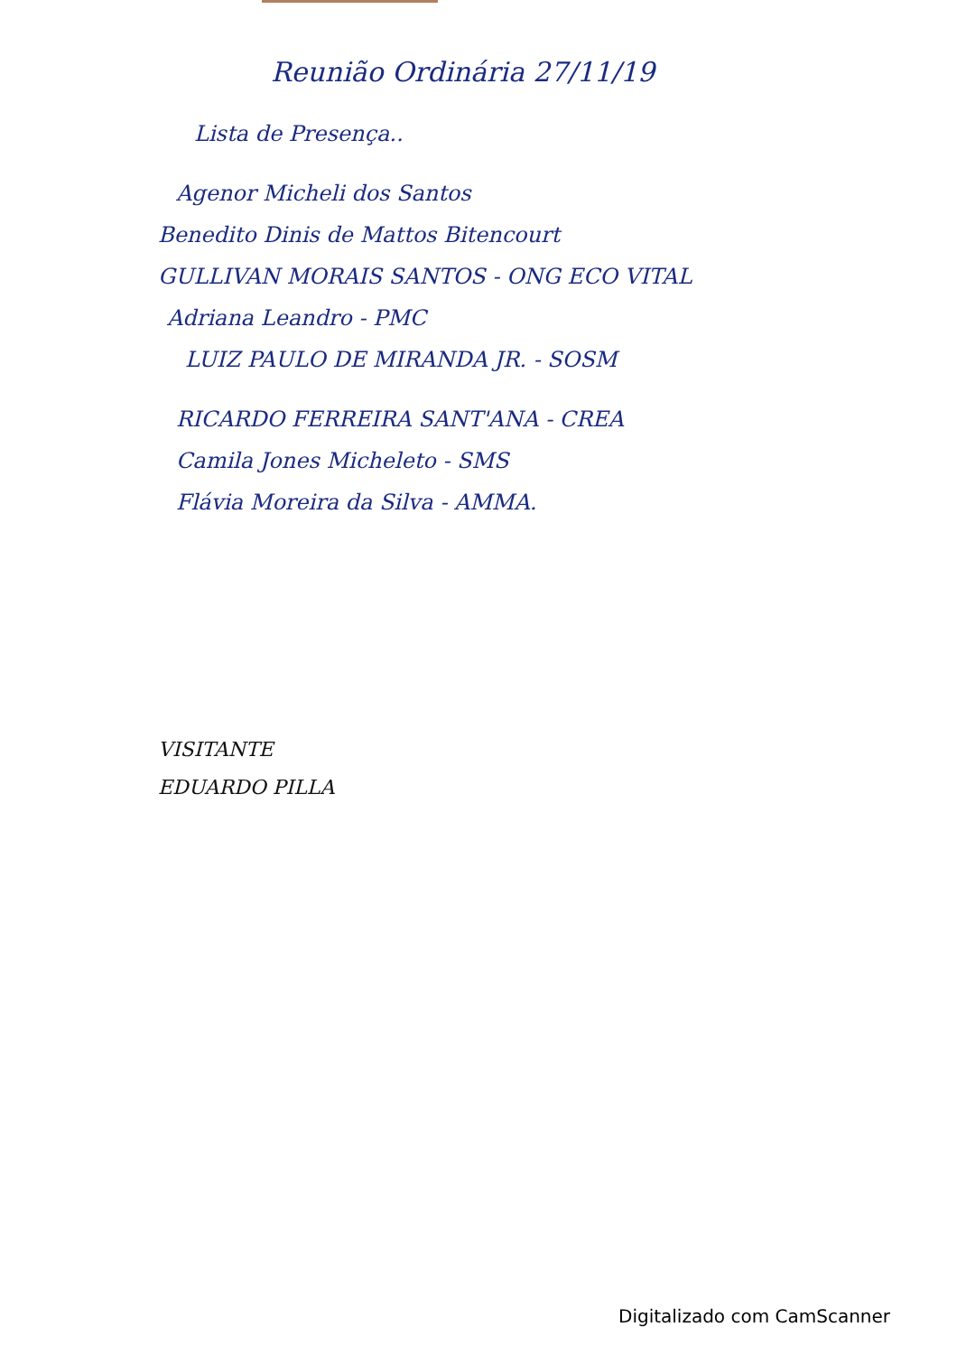Reunião Ordinária 27/11/19
Lista de Presença..
Agenor Micheli dos Santos
Benedito Dinis de Mattos Bitencourt
GULLIVAN MORAIS SANTOS - ONG ECO VITAL
Adriana Leandro - PMC
LUIZ PAULO DE MIRANDA JR. - SOSM
RICARDO FERREIRA SANT'ANA - CREA
Camila Jones Micheleto - SMS
Flávia Moreira da Silva - AMMA.
VISITANTE
EDUARDO PILLA
Digitalizado com CamScanner